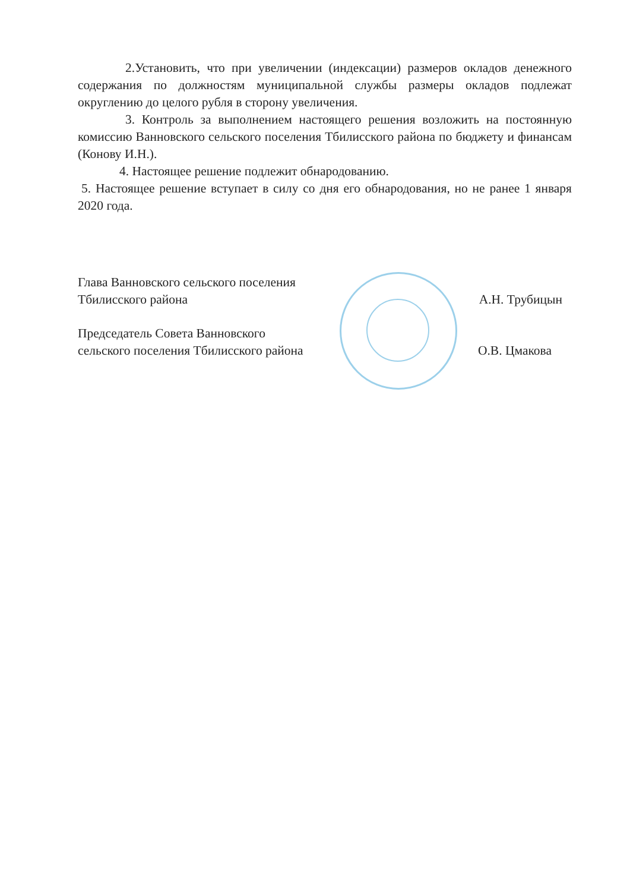2.Установить, что при увеличении (индексации) размеров окладов денежного содержания по должностям муниципальной службы размеры окладов подлежат округлению до целого рубля в сторону увеличения.
3. Контроль за выполнением настоящего решения возложить на постоянную комиссию Ванновского сельского поселения Тбилисского района по бюджету и финансам (Конову И.Н.).
4. Настоящее решение подлежит обнародованию.
5. Настоящее решение вступает в силу со дня его обнародования, но не ранее 1 января 2020 года.
Глава Ванновского сельского поселения
Тбилисского района
А.Н. Трубицын
Председатель Совета Ванновского
сельского поселения Тбилисского района
О.В. Цмакова